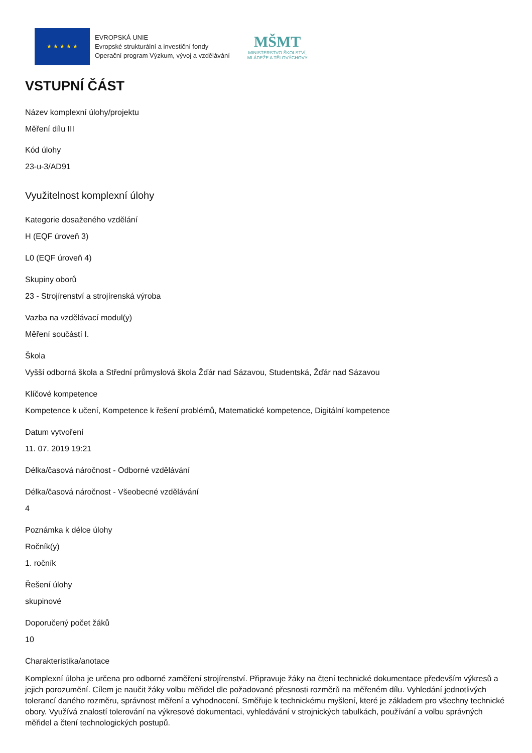★ ★ ★ ★ ★
EVROPSKÁ UNIE
Evropské strukturální a investiční fondy
Operační program Výzkum, vývoj a vzdělávání
MŠMT
MINISTERSTVO ŠKOLSTVÍ,
MLÁDEŽE A TĚLOVÝCHOVY
VSTUPNÍ ČÁST
Název komplexní úlohy/projektu
Měření dílu III
Kód úlohy
23-u-3/AD91
Využitelnost komplexní úlohy
Kategorie dosaženého vzdělání
H (EQF úroveň 3)
L0 (EQF úroveň 4)
Skupiny oborů
23 - Strojírenství a strojírenská výroba
Vazba na vzdělávací modul(y)
Měření součástí I.
Škola
Vyšší odborná škola a Střední průmyslová škola Žďár nad Sázavou, Studentská, Žďár nad Sázavou
Klíčové kompetence
Kompetence k učení, Kompetence k řešení problémů, Matematické kompetence, Digitální kompetence
Datum vytvoření
11. 07. 2019 19:21
Délka/časová náročnost - Odborné vzdělávání
Délka/časová náročnost - Všeobecné vzdělávání
4
Poznámka k délce úlohy
Ročník(y)
1. ročník
Řešení úlohy
skupinové
Doporučený počet žáků
10
Charakteristika/anotace
Komplexní úloha je určena pro odborné zaměření strojírenství. Připravuje žáky na čtení technické dokumentace především výkresů a jejich porozumění. Cílem je naučit žáky volbu měřidel dle požadované přesnosti rozměrů na měřeném dílu. Vyhledání jednotlivých tolerancí daného rozměru, správnost měření a vyhodnocení. Směřuje k technickému myšlení, které je základem pro všechny technické obory. Využívá znalostí tolerování na výkresové dokumentaci, vyhledávání v strojnických tabulkách, používání a volbu správných měřidel a čtení technologických postupů.